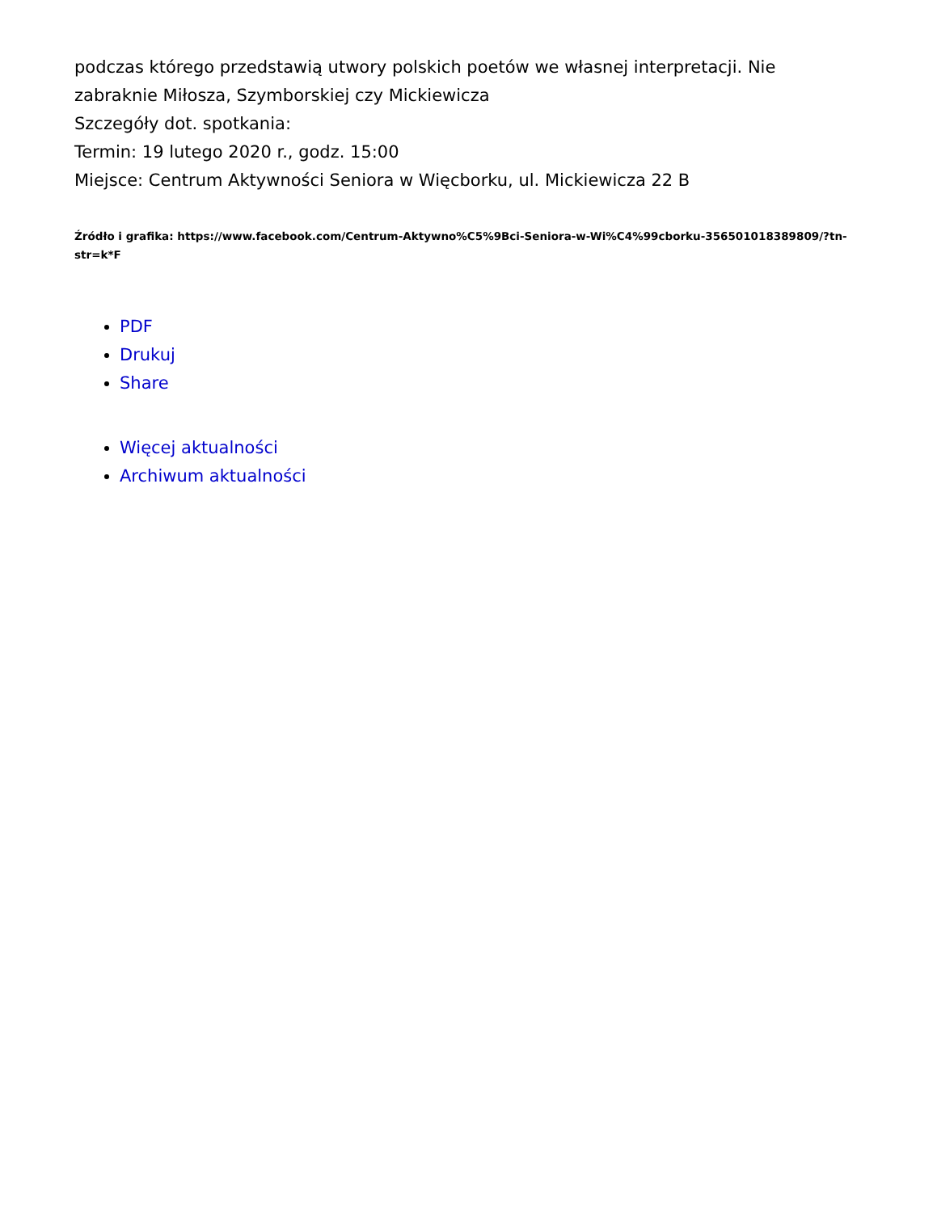podczas którego przedstawią utwory polskich poetów we własnej interpretacji. Nie zabraknie Miłosza, Szymborskiej czy Mickiewicza
Szczegóły dot. spotkania:
Termin: 19 lutego 2020 r., godz. 15:00
Miejsce: Centrum Aktywności Seniora w Więcborku, ul. Mickiewicza 22 B
Źródło i grafika: https://www.facebook.com/Centrum-Aktywno%C5%9Bci-Seniora-w-Wi%C4%99cborku-356501018389809/?tn-str=k*F
PDF
Drukuj
Share
Więcej aktualności
Archiwum aktualności